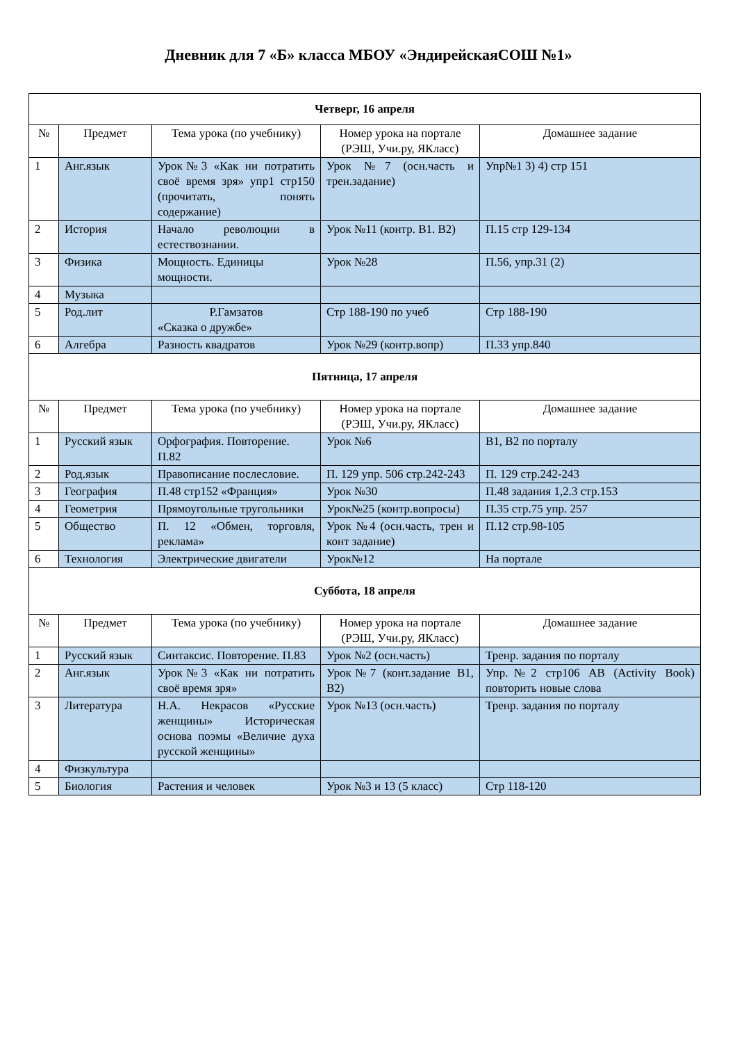Дневник для 7 «Б» класса МБОУ «ЭндирейскаяСОШ №1»
| Четверг, 16 апреля | | | | |
| № | Предмет | Тема урока (по учебнику) | Номер урока на портале (РЭШ, Учи.ру, ЯКласс) | Домашнее задание |
| 1 | Анг.язык | Урок№3 «Как ни потратить своё время зря» упр1 стр150 (прочитать, понять содержание) | Урок №7 (осн.часть и трен.задание) | Упр№1 3) 4) стр 151 |
| 2 | История | Начало революции в естествознании. | Урок №11 (контр. В1. В2) | П.15 стр 129-134 |
| 3 | Физика | Мощность. Единицы мощности. | Урок №28 | П.56, упр.31 (2) |
| 4 | Музыка | | | |
| 5 | Род.лит | Р.Гамзатов «Сказка о дружбе» | Стр 188-190 по учеб | Стр 188-190 |
| 6 | Алгебра | Разность квадратов | Урок №29 (контр.вопр) | П.33 упр.840 |
| Пятница, 17 апреля | | | | |
| № | Предмет | Тема урока (по учебнику) | Номер урока на портале (РЭШ, Учи.ру, ЯКласс) | Домашнее задание |
| 1 | Русский язык | Орфография. Повторение. П.82 | Урок №6 | В1, В2 по порталу |
| 2 | Род.язык | Правописание послесловие. | П. 129 упр. 506 стр.242-243 | П. 129 стр.242-243 |
| 3 | География | П.48 стр152 «Франция» | Урок №30 | П.48 задания 1,2.3 стр.153 |
| 4 | Геометрия | Прямоугольные тругольники | Урок№25 (контр.вопросы) | П.35 стр.75 упр. 257 |
| 5 | Общество | П. 12 «Обмен, торговля, реклама» | Урок №4 (осн.часть, трен и конт задание) | П.12 стр.98-105 |
| 6 | Технология | Электрические двигатели | Урок№12 | На портале |
| Суббота, 18 апреля | | | | |
| № | Предмет | Тема урока (по учебнику) | Номер урока на портале (РЭШ, Учи.ру, ЯКласс) | Домашнее задание |
| 1 | Русский язык | Синтаксис. Повторение. П.83 | Урок №2 (осн.часть) | Тренр. задания по порталу |
| 2 | Анг.язык | Урок№3 «Как ни потратить своё время зря» | Урок№7 (конт.задание В1, В2) | Упр.№2 стр106 AB (Activity Book) повторить новые слова |
| 3 | Литература | Н.А. Некрасов «Русские женщины» Историческая основа поэмы «Величие духа русской женщины» | Урок №13 (осн.часть) | Тренр. задания по порталу |
| 4 | Физкультура | | | |
| 5 | Биология | Растения и человек | Урок №3 и 13 (5 класс) | Стр 118-120 |